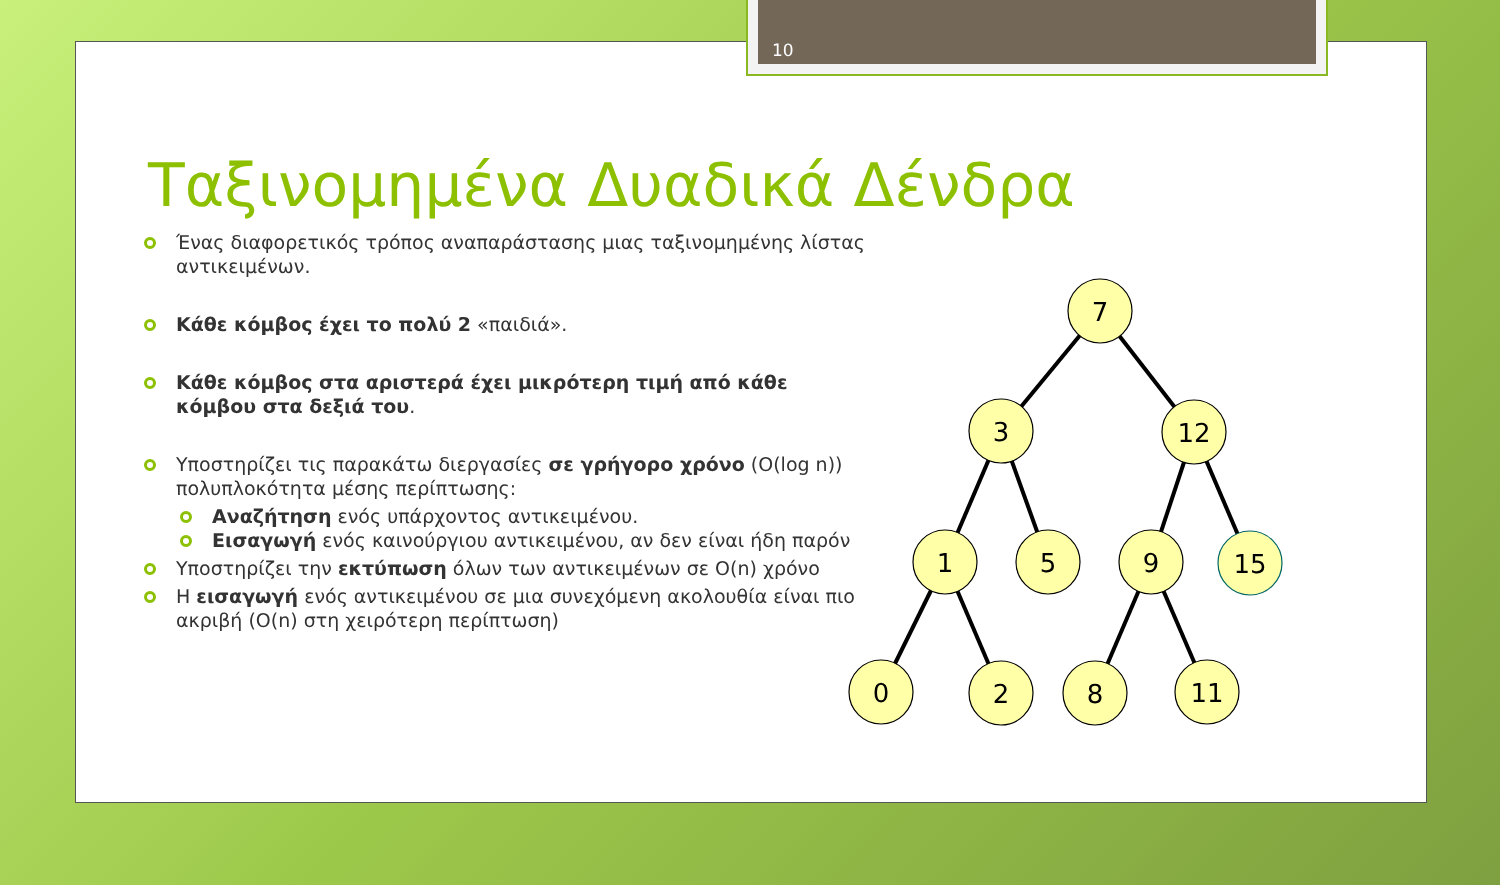10
Ταξινομημένα Δυαδικά Δένδρα
Ένας διαφορετικός τρόπος αναπαράστασης μιας ταξινομημένης λίστας αντικειμένων.
Κάθε κόμβος έχει το πολύ 2 «παιδιά».
Κάθε κόμβος στα αριστερά έχει μικρότερη τιμή από κάθε κόμβου στα δεξιά του.
Υποστηρίζει τις παρακάτω διεργασίες σε γρήγορο χρόνο (O(log n)) πολυπλοκότητα μέσης περίπτωσης:
Αναζήτηση ενός υπάρχοντος αντικειμένου.
Εισαγωγή ενός καινούργιου αντικειμένου, αν δεν είναι ήδη παρόν
Υποστηρίζει την εκτύπωση όλων των αντικειμένων σε O(n) χρόνο
Η εισαγωγή ενός αντικειμένου σε μια συνεχόμενη ακολουθία είναι πιο ακριβή (O(n) στη χειρότερη περίπτωση)
7
3
12
1
5
9
15
0
2
8
11